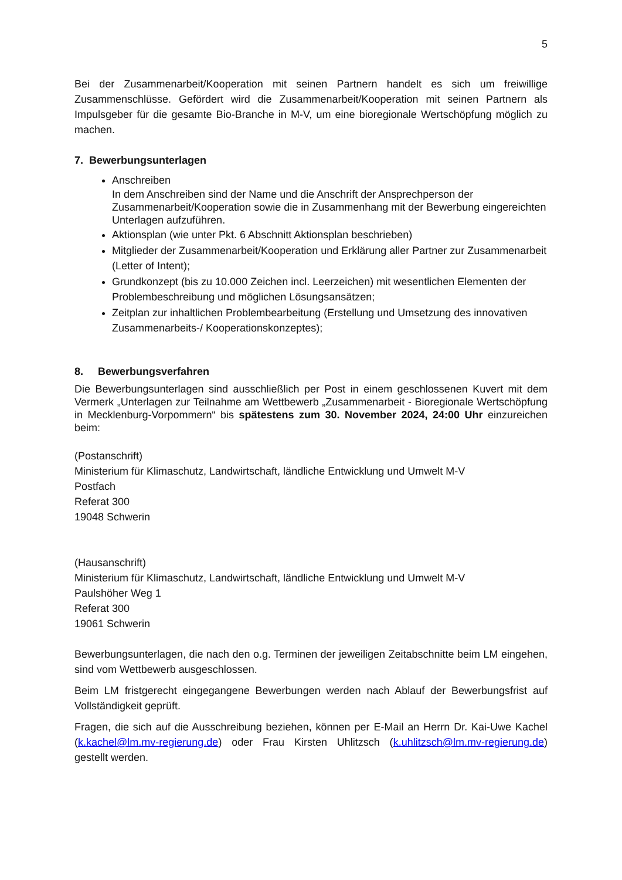5
Bei der Zusammenarbeit/Kooperation mit seinen Partnern handelt es sich um freiwillige Zusammenschlüsse. Gefördert wird die Zusammenarbeit/Kooperation mit seinen Partnern als Impulsgeber für die gesamte Bio-Branche in M-V, um eine bioregionale Wertschöpfung möglich zu machen.
7. Bewerbungsunterlagen
Anschreiben
In dem Anschreiben sind der Name und die Anschrift der Ansprechperson der Zusammenarbeit/Kooperation sowie die in Zusammenhang mit der Bewerbung eingereichten Unterlagen aufzuführen.
Aktionsplan (wie unter Pkt. 6 Abschnitt Aktionsplan beschrieben)
Mitglieder der Zusammenarbeit/Kooperation und Erklärung aller Partner zur Zusammenarbeit (Letter of Intent);
Grundkonzept (bis zu 10.000 Zeichen incl. Leerzeichen) mit wesentlichen Elementen der Problembeschreibung und möglichen Lösungsansätzen;
Zeitplan zur inhaltlichen Problembearbeitung (Erstellung und Umsetzung des innovativen Zusammenarbeits-/ Kooperationskonzeptes);
8. Bewerbungsverfahren
Die Bewerbungsunterlagen sind ausschließlich per Post in einem geschlossenen Kuvert mit dem Vermerk „Unterlagen zur Teilnahme am Wettbewerb „Zusammenarbeit - Bioregionale Wertschöpfung in Mecklenburg-Vorpommern“ bis spätestens zum 30. November 2024, 24:00 Uhr einzureichen beim:
(Postanschrift)
Ministerium für Klimaschutz, Landwirtschaft, ländliche Entwicklung und Umwelt M-V
Postfach
Referat 300
19048 Schwerin
(Hausanschrift)
Ministerium für Klimaschutz, Landwirtschaft, ländliche Entwicklung und Umwelt M-V
Paulshöher Weg 1
Referat 300
19061 Schwerin
Bewerbungsunterlagen, die nach den o.g. Terminen der jeweiligen Zeitabschnitte beim LM eingehen, sind vom Wettbewerb ausgeschlossen.
Beim LM fristgerecht eingegangene Bewerbungen werden nach Ablauf der Bewerbungsfrist auf Vollständigkeit geprüft.
Fragen, die sich auf die Ausschreibung beziehen, können per E-Mail an Herrn Dr. Kai-Uwe Kachel (k.kachel@lm.mv-regierung.de) oder Frau Kirsten Uhlitzsch (k.uhlitzsch@lm.mv-regierung.de) gestellt werden.